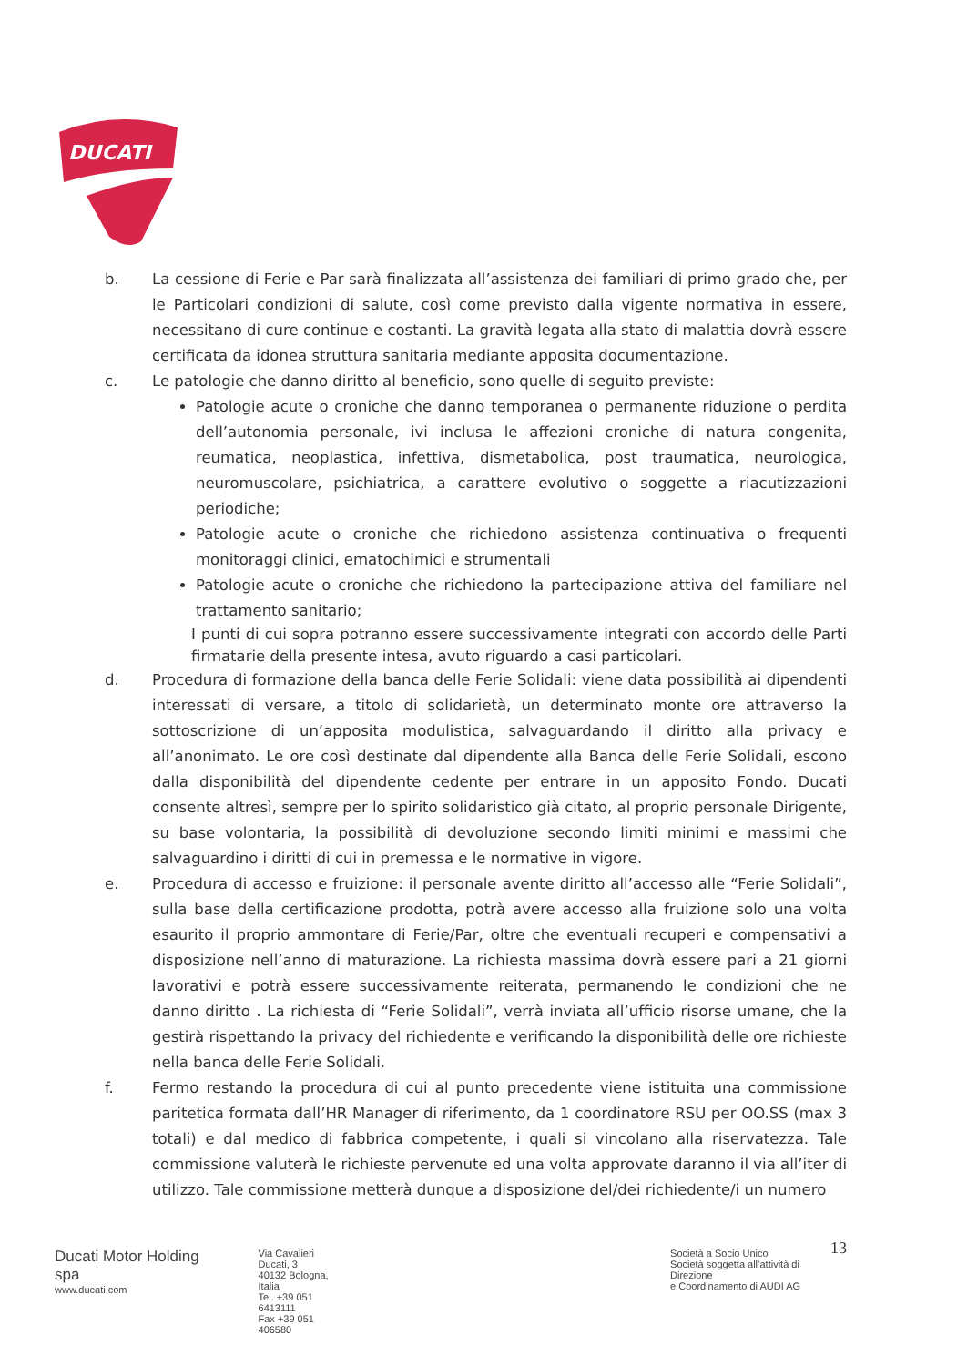DUCATI
b. La cessione di Ferie e Par sarà finalizzata all’assistenza dei familiari di primo grado che, per le Particolari condizioni di salute, così come previsto dalla vigente normativa in essere, necessitano di cure continue e costanti. La gravità legata alla stato di malattia dovrà essere certificata da idonea struttura sanitaria mediante apposita documentazione.
c. Le patologie che danno diritto al beneficio, sono quelle di seguito previste:
Patologie acute o croniche che danno temporanea o permanente riduzione o perdita dell’autonomia personale, ivi inclusa le affezioni croniche di natura congenita, reumatica, neoplastica, infettiva, dismetabolica, post traumatica, neurologica, neuromuscolare, psichiatrica, a carattere evolutivo o soggette a riacutizzazioni periodiche;
Patologie acute o croniche che richiedono assistenza continuativa o frequenti monitoraggi clinici, ematochimici e strumentali
Patologie acute o croniche che richiedono la partecipazione attiva del familiare nel trattamento sanitario;
I punti di cui sopra potranno essere successivamente integrati con accordo delle Parti firmatarie della presente intesa, avuto riguardo a casi particolari.
d. Procedura di formazione della banca delle Ferie Solidali: viene data possibilità ai dipendenti interessati di versare, a titolo di solidarietà, un determinato monte ore attraverso la sottoscrizione di un’apposita modulistica, salvaguardando il diritto alla privacy e all’anonimato. Le ore così destinate dal dipendente alla Banca delle Ferie Solidali, escono dalla disponibilità del dipendente cedente per entrare in un apposito Fondo. Ducati consente altresì, sempre per lo spirito solidaristico già citato, al proprio personale Dirigente, su base volontaria, la possibilità di devoluzione secondo limiti minimi e massimi che salvaguardino i diritti di cui in premessa e le normative in vigore.
e. Procedura di accesso e fruizione: il personale avente diritto all’accesso alle “Ferie Solidali”, sulla base della certificazione prodotta, potrà avere accesso alla fruizione solo una volta esaurito il proprio ammontare di Ferie/Par, oltre che eventuali recuperi e compensativi a disposizione nell’anno di maturazione. La richiesta massima dovrà essere pari a 21 giorni lavorativi e potrà essere successivamente reiterata, permanendo le condizioni che ne danno diritto . La richiesta di “Ferie Solidali”, verrà inviata all’ufficio risorse umane, che la gestirà rispettando la privacy del richiedente e verificando la disponibilità delle ore richieste nella banca delle Ferie Solidali.
f. Fermo restando la procedura di cui al punto precedente viene istituita una commissione paritetica formata dall’HR Manager di riferimento, da 1 coordinatore RSU per OO.SS (max 3 totali) e dal medico di fabbrica competente, i quali si vincolano alla riservatezza. Tale commissione valuterà le richieste pervenute ed una volta approvate daranno il via all’iter di utilizzo. Tale commissione metterà dunque a disposizione del/dei richiedente/i un numero
13
Ducati Motor Holding spa
www.ducati.com
Via Cavalieri Ducati, 3
40132 Bologna, Italia
Tel. +39 051 6413111
Fax +39 051 406580
Società a Socio Unico
Società soggetta all’attività di Direzione
e Coordinamento di AUDI AG